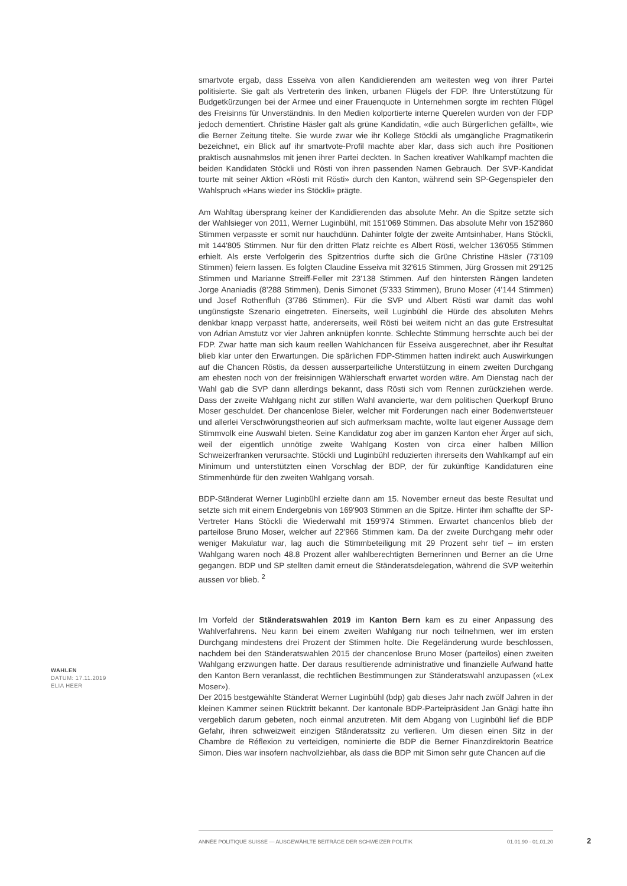smartvote ergab, dass Esseiva von allen Kandidierenden am weitesten weg von ihrer Partei politisierte. Sie galt als Vertreterin des linken, urbanen Flügels der FDP. Ihre Unterstützung für Budgetkürzungen bei der Armee und einer Frauenquote in Unternehmen sorgte im rechten Flügel des Freisinns für Unverständnis. In den Medien kolportierte interne Querelen wurden von der FDP jedoch dementiert. Christine Häsler galt als grüne Kandidatin, «die auch Bürgerlichen gefällt», wie die Berner Zeitung titelte. Sie wurde zwar wie ihr Kollege Stöckli als umgängliche Pragmatikerin bezeichnet, ein Blick auf ihr smartvote-Profil machte aber klar, dass sich auch ihre Positionen praktisch ausnahmslos mit jenen ihrer Partei deckten. In Sachen kreativer Wahlkampf machten die beiden Kandidaten Stöckli und Rösti von ihren passenden Namen Gebrauch. Der SVP-Kandidat tourte mit seiner Aktion «Rösti mit Rösti» durch den Kanton, während sein SP-Gegenspieler den Wahlspruch «Hans wieder ins Stöckli» prägte.
Am Wahltag übersprang keiner der Kandidierenden das absolute Mehr. An die Spitze setzte sich der Wahlsieger von 2011, Werner Luginbühl, mit 151'069 Stimmen. Das absolute Mehr von 152'860 Stimmen verpasste er somit nur hauchdünn. Dahinter folgte der zweite Amtsinhaber, Hans Stöckli, mit 144'805 Stimmen. Nur für den dritten Platz reichte es Albert Rösti, welcher 136'055 Stimmen erhielt. Als erste Verfolgerin des Spitzentrios durfte sich die Grüne Christine Häsler (73'109 Stimmen) feiern lassen. Es folgten Claudine Esseiva mit 32'615 Stimmen, Jürg Grossen mit 29'125 Stimmen und Marianne Streiff-Feller mit 23'138 Stimmen. Auf den hintersten Rängen landeten Jorge Ananiadis (8'288 Stimmen), Denis Simonet (5'333 Stimmen), Bruno Moser (4'144 Stimmen) und Josef Rothenfluh (3'786 Stimmen). Für die SVP und Albert Rösti war damit das wohl ungünstigste Szenario eingetreten. Einerseits, weil Luginbühl die Hürde des absoluten Mehrs denkbar knapp verpasst hatte, andererseits, weil Rösti bei weitem nicht an das gute Erstresultat von Adrian Amstutz vor vier Jahren anknüpfen konnte. Schlechte Stimmung herrschte auch bei der FDP. Zwar hatte man sich kaum reellen Wahlchancen für Esseiva ausgerechnet, aber ihr Resultat blieb klar unter den Erwartungen. Die spärlichen FDP-Stimmen hatten indirekt auch Auswirkungen auf die Chancen Röstis, da dessen ausserparteiliche Unterstützung in einem zweiten Durchgang am ehesten noch von der freisinnigen Wählerschaft erwartet worden wäre. Am Dienstag nach der Wahl gab die SVP dann allerdings bekannt, dass Rösti sich vom Rennen zurückziehen werde. Dass der zweite Wahlgang nicht zur stillen Wahl avancierte, war dem politischen Querkopf Bruno Moser geschuldet. Der chancenlose Bieler, welcher mit Forderungen nach einer Bodenwertsteuer und allerlei Verschwörungstheorien auf sich aufmerksam machte, wollte laut eigener Aussage dem Stimmvolk eine Auswahl bieten. Seine Kandidatur zog aber im ganzen Kanton eher Ärger auf sich, weil der eigentlich unnötige zweite Wahlgang Kosten von circa einer halben Million Schweizerfranken verursachte. Stöckli und Luginbühl reduzierten ihrerseits den Wahlkampf auf ein Minimum und unterstützten einen Vorschlag der BDP, der für zukünftige Kandidaturen eine Stimmenhürde für den zweiten Wahlgang vorsah.
BDP-Ständerat Werner Luginbühl erzielte dann am 15. November erneut das beste Resultat und setzte sich mit einem Endergebnis von 169'903 Stimmen an die Spitze. Hinter ihm schaffte der SP-Vertreter Hans Stöckli die Wiederwahl mit 159'974 Stimmen. Erwartet chancenlos blieb der parteilose Bruno Moser, welcher auf 22'966 Stimmen kam. Da der zweite Durchgang mehr oder weniger Makulatur war, lag auch die Stimmbeteiligung mit 29 Prozent sehr tief – im ersten Wahlgang waren noch 48.8 Prozent aller wahlberechtigten Bernerinnen und Berner an die Urne gegangen. BDP und SP stellten damit erneut die Ständeratsdelegation, während die SVP weiterhin aussen vor blieb. <sup>2</sup>
Im Vorfeld der Ständeratswahlen 2019 im Kanton Bern kam es zu einer Anpassung des Wahlverfahrens. Neu kann bei einem zweiten Wahlgang nur noch teilnehmen, wer im ersten Durchgang mindestens drei Prozent der Stimmen holte. Die Regeländerung wurde beschlossen, nachdem bei den Ständeratswahlen 2015 der chancenlose Bruno Moser (parteilos) einen zweiten Wahlgang erzwungen hatte. Der daraus resultierende administrative und finanzielle Aufwand hatte den Kanton Bern veranlasst, die rechtlichen Bestimmungen zur Ständeratswahl anzupassen («Lex Moser»).
Der 2015 bestgewählte Ständerat Werner Luginbühl (bdp) gab dieses Jahr nach zwölf Jahren in der kleinen Kammer seinen Rücktritt bekannt. Der kantonale BDP-Parteipräsident Jan Gnägi hatte ihn vergeblich darum gebeten, noch einmal anzutreten. Mit dem Abgang von Luginbühl lief die BDP Gefahr, ihren schweizweit einzigen Ständeratssitz zu verlieren. Um diesen einen Sitz in der Chambre de Réflexion zu verteidigen, nominierte die BDP die Berner Finanzdirektorin Beatrice Simon. Dies war insofern nachvollziehbar, als dass die BDP mit Simon sehr gute Chancen auf die
WAHLEN
DATUM: 17.11.2019
ELIA HEER
ANNÉE POLITIQUE SUISSE — AUSGEWÄHLTE BEITRÄGE DER SCHWEIZER POLITIK 01.01.90 - 01.01.20
2